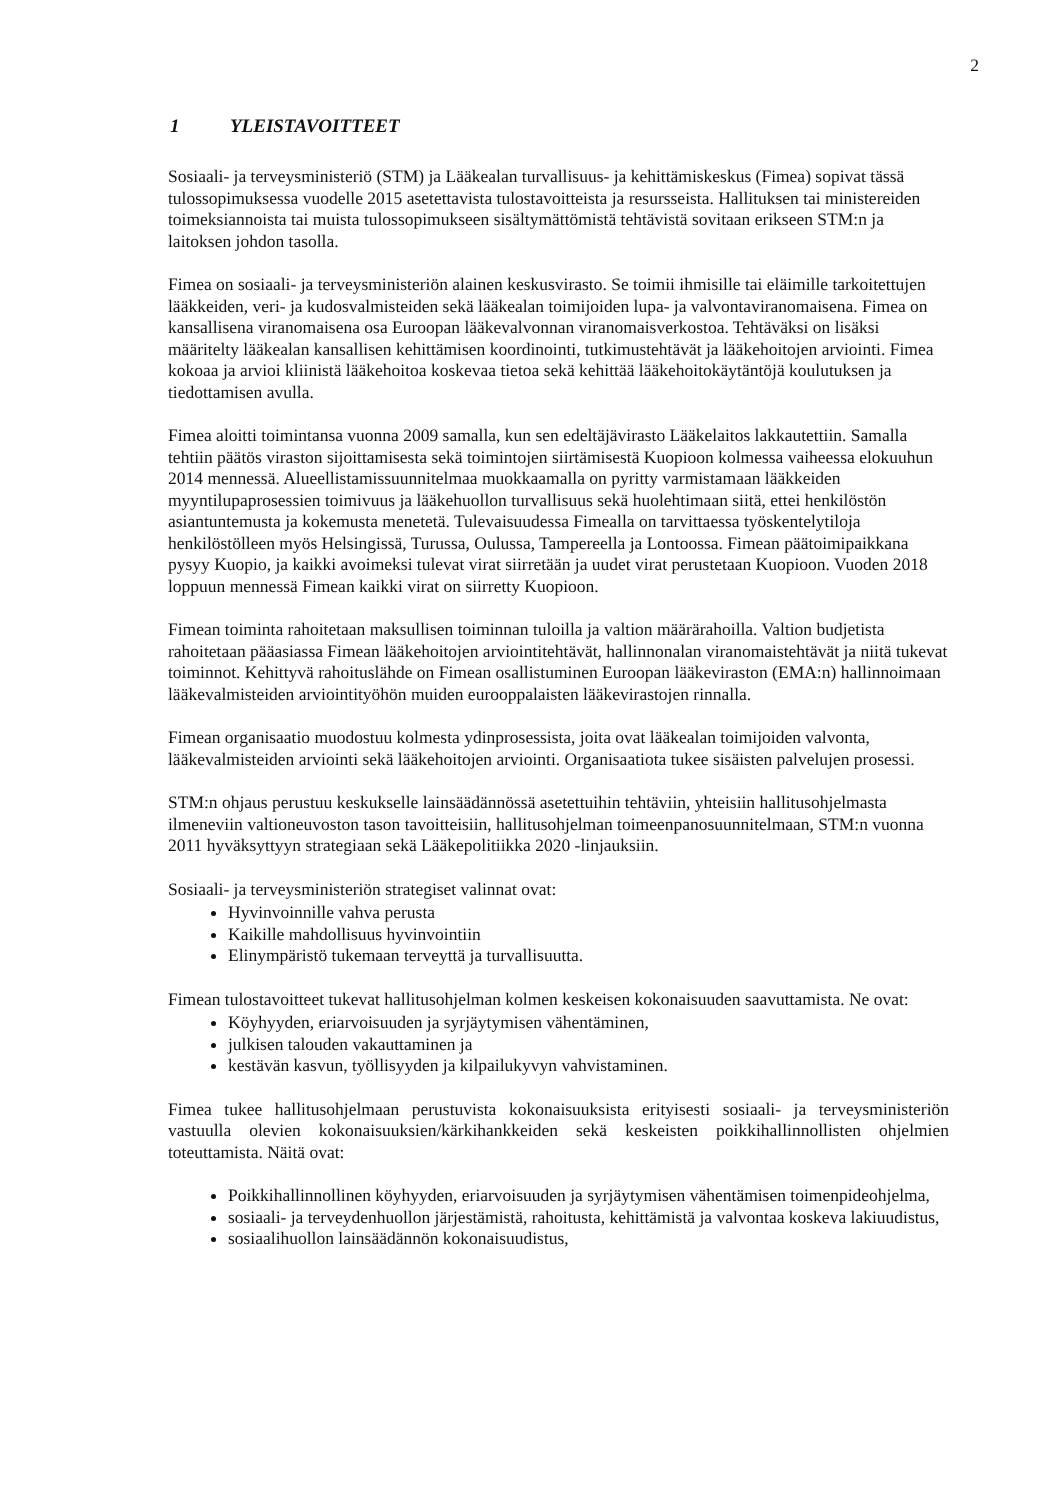2
1 YLEISTAVOITTEET
Sosiaali- ja terveysministeriö (STM) ja Lääkealan turvallisuus- ja kehittämiskeskus (Fimea) sopivat tässä tulossopimuksessa vuodelle 2015 asetettavista tulostavoitteista ja resursseista. Hallituksen tai ministereiden toimeksiannoista tai muista tulossopimukseen sisältymättömistä tehtävistä sovitaan erikseen STM:n ja laitoksen johdon tasolla.
Fimea on sosiaali- ja terveysministeriön alainen keskusvirasto. Se toimii ihmisille tai eläimille tarkoitettujen lääkkeiden, veri- ja kudosvalmisteiden sekä lääkealan toimijoiden lupa- ja valvontaviranomaisena. Fimea on kansallisena viranomaisena osa Euroopan lääkevalvonnan viranomaisverkostoa. Tehtäväksi on lisäksi määritelty lääkealan kansallisen kehittämisen koordinointi, tutkimustehtävät ja lääkehoitojen arviointi. Fimea kokoaa ja arvioi kliinistä lääkehoitoa koskevaa tietoa sekä kehittää lääkehoitokäytäntöjä koulutuksen ja tiedottamisen avulla.
Fimea aloitti toimintansa vuonna 2009 samalla, kun sen edeltäjävirasto Lääkelaitos lakkautettiin. Samalla tehtiin päätös viraston sijoittamisesta sekä toimintojen siirtämisestä Kuopioon kolmessa vaiheessa elokuuhun 2014 mennessä. Alueellistamissuunnitelmaa muokkaamalla on pyritty varmistamaan lääkkeiden myyntilupaprosessien toimivuus ja lääkehuollon turvallisuus sekä huolehtimaan siitä, ettei henkilöstön asiantuntemusta ja kokemusta menetetä. Tulevaisuudessa Fimealla on tarvittaessa työskentelytiloja henkilöstölleen myös Helsingissä, Turussa, Oulussa, Tampereella ja Lontoossa. Fimean päätoimipaikkana pysyy Kuopio, ja kaikki avoimeksi tulevat virat siirretään ja uudet virat perustetaan Kuopioon. Vuoden 2018 loppuun mennessä Fimean kaikki virat on siirretty Kuopioon.
Fimean toiminta rahoitetaan maksullisen toiminnan tuloilla ja valtion määrärahoilla. Valtion budjetista rahoitetaan pääasiassa Fimean lääkehoitojen arviointitehtävät, hallinnonalan viranomaistehtävät ja niitä tukevat toiminnot. Kehittyvä rahoituslähde on Fimean osallistuminen Euroopan lääkeviraston (EMA:n) hallinnoimaan lääkevalmisteiden arviointityöhön muiden eurooppalaisten lääkevirastojen rinnalla.
Fimean organisaatio muodostuu kolmesta ydinprosessista, joita ovat lääkealan toimijoiden valvonta, lääkevalmisteiden arviointi sekä lääkehoitojen arviointi. Organisaatiota tukee sisäisten palvelujen prosessi.
STM:n ohjaus perustuu keskukselle lainsäädännössä asetettuihin tehtäviin, yhteisiin hallitusohjelmasta ilmeneviin valtioneuvoston tason tavoitteisiin, hallitusohjelman toimeenpanosuunnitelmaan, STM:n vuonna 2011 hyväksyttyyn strategiaan sekä Lääkepolitiikka 2020 -linjauksiin.
Sosiaali- ja terveysministeriön strategiset valinnat ovat:
Hyvinvoinnille vahva perusta
Kaikille mahdollisuus hyvinvointiin
Elinympäristö tukemaan terveyttä ja turvallisuutta.
Fimean tulostavoitteet tukevat hallitusohjelman kolmen keskeisen kokonaisuuden saavuttamista. Ne ovat:
Köyhyyden, eriarvoisuuden ja syrjäytymisen vähentäminen,
julkisen talouden vakauttaminen ja
kestävän kasvun, työllisyyden ja kilpailukyvyn vahvistaminen.
Fimea tukee hallitusohjelmaan perustuvista kokonaisuuksista erityisesti sosiaali- ja terveysministeriön vastuulla olevien kokonaisuuksien/kärkihankkeiden sekä keskeisten poikkihallinnollisten ohjelmien toteuttamista. Näitä ovat:
Poikkihallinnollinen köyhyyden, eriarvoisuuden ja syrjäytymisen vähentämisen toimenpideohjelma,
sosiaali- ja terveydenhuollon järjestämistä, rahoitusta, kehittämistä ja valvontaa koskeva lakiuudistus,
sosiaalihuollon lainsäädännön kokonaisuudistus,